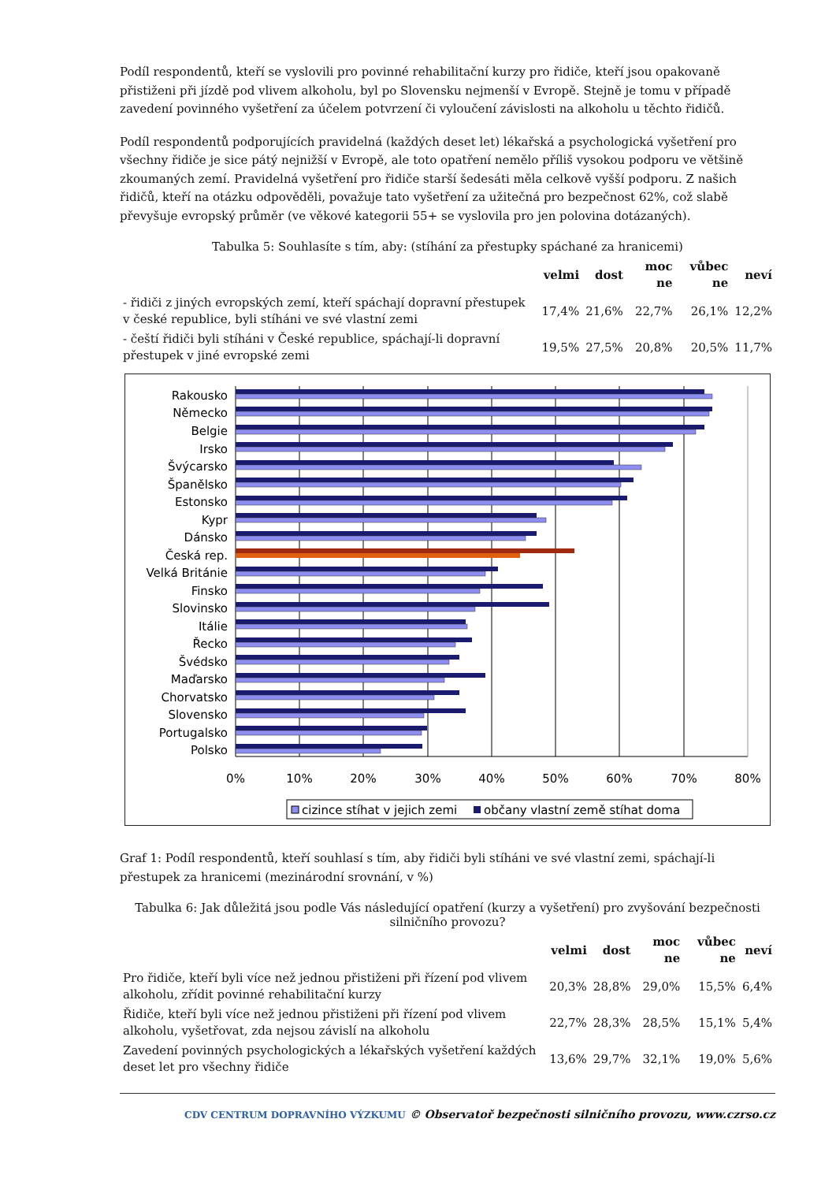Podíl respondentů, kteří se vyslovili pro povinné rehabilitační kurzy pro řidiče, kteří jsou opakovaně přistiženi při jízdě pod vlivem alkoholu, byl po Slovensku nejmenší v Evropě. Stejně je tomu v případě zavedení povinného vyšetření za účelem potvrzení či vyloučení závislosti na alkoholu u těchto řidičů.
Podíl respondentů podporujících pravidelná (každých deset let) lékařská a psychologická vyšetření pro všechny řidiče je sice pátý nejnižší v Evropě, ale toto opatření nemělo příliš vysokou podporu ve většině zkoumaných zemí. Pravidelná vyšetření pro řidiče starší šedesáti měla celkově vyšší podporu. Z našich řidičů, kteří na otázku odpověděli, považuje tato vyšetření za užitečná pro bezpečnost 62%, což slabě převyšuje evropský průměr (ve věkové kategorii 55+ se vyslovila pro jen polovina dotázaných).
Tabulka 5: Souhlasíte s tím, aby: (stíhání za přestupky spáchané za hranicemi)
| | velmi | dost | moc ne | vůbec ne | neví |
| --- | --- | --- | --- | --- | --- |
| - řidiči z jiných evropských zemí, kteří spáchají dopravní přestupek v české republice, byli stíháni ve své vlastní zemi | 17,4% | 21,6% | 22,7% | 26,1% | 12,2% |
| - čeští řidiči byli stíháni v České republice, spáchají-li dopravní přestupek v jiné evropské zemi | 19,5% | 27,5% | 20,8% | 20,5% | 11,7% |
Rakousko
Německo
Belgie
Irsko
Švýcarsko
Španělsko
Estonsko
Kypr
Dánsko
Česká rep.
Velká Británie
Finsko
Slovinsko
Itálie
Řecko
Švédsko
Maďarsko
Chorvatsko
Slovensko
Portugalsko
Polsko
0%
10%
20%
30%
40%
50%
60%
70%
80%
cizince stíhat v jejich zemi
občany vlastní země stíhat doma
Graf 1: Podíl respondentů, kteří souhlasí s tím, aby řidiči byli stíháni ve své vlastní zemi, spáchají-li přestupek za hranicemi (mezinárodní srovnání, v %)
Tabulka 6: Jak důležitá jsou podle Vás následující opatření (kurzy a vyšetření) pro zvyšování bezpečnosti silničního provozu?
| | velmi | dost | moc ne | vůbec ne | neví |
| --- | --- | --- | --- | --- | --- |
| Pro řidiče, kteří byli více než jednou přistiženi při řízení pod vlivem alkoholu, zřídit povinné rehabilitační kurzy | 20,3% | 28,8% | 29,0% | 15,5% | 6,4% |
| Řidiče, kteří byli více než jednou přistiženi při řízení pod vlivem alkoholu, vyšetřovat, zda nejsou závislí na alkoholu | 22,7% | 28,3% | 28,5% | 15,1% | 5,4% |
| Zavedení povinných psychologických a lékařských vyšetření každých deset let pro všechny řidiče | 13,6% | 29,7% | 32,1% | 19,0% | 5,6% |
CDV CENTRUM DOPRAVNÍHO VÝZKUMU © Observatoř bezpečnosti silničního provozu, www.czrso.cz